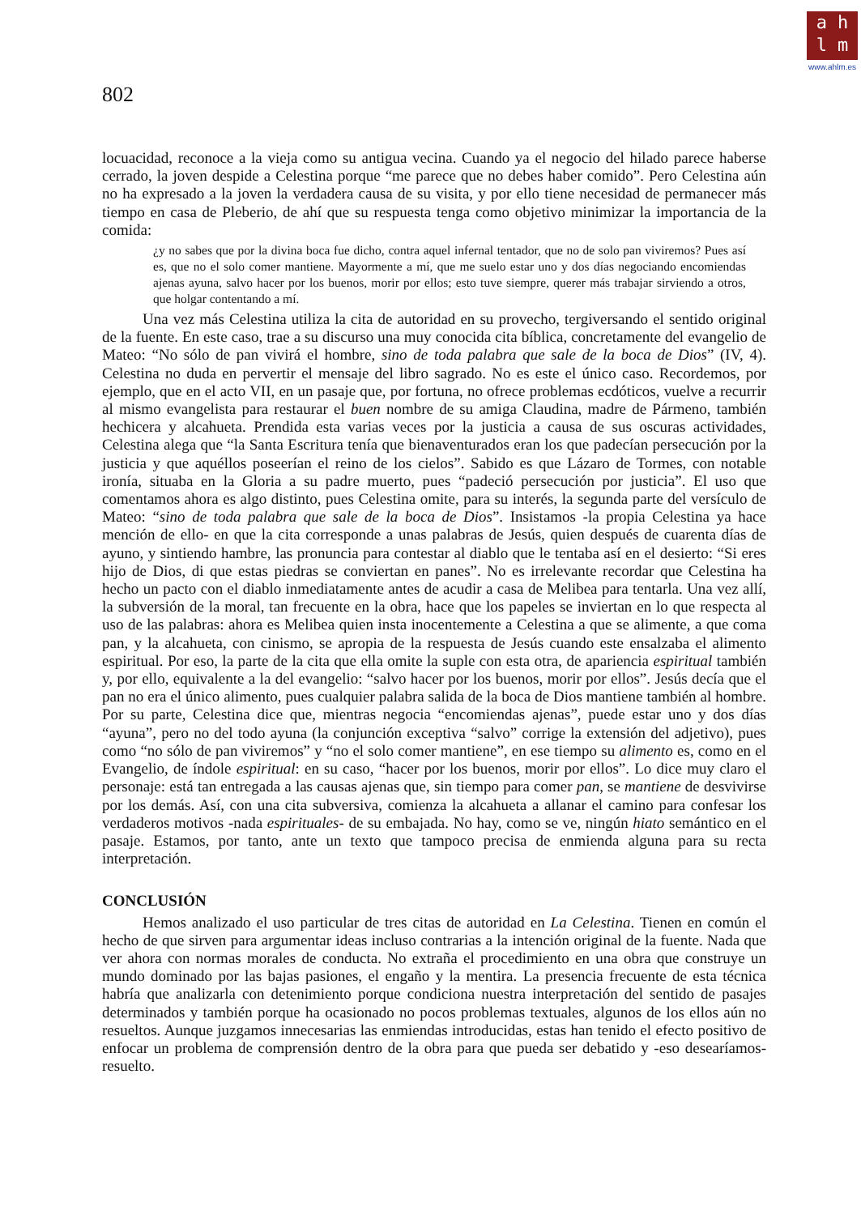a h
l m
www.ahlm.es
802
locuacidad, reconoce a la vieja como su antigua vecina. Cuando ya el negocio del hilado parece haberse cerrado, la joven despide a Celestina porque “me parece que no debes haber comido”. Pero Celestina aún no ha expresado a la joven la verdadera causa de su visita, y por ello tiene necesidad de permanecer más tiempo en casa de Pleberio, de ahí que su respuesta tenga como objetivo minimizar la importancia de la comida:
¿y no sabes que por la divina boca fue dicho, contra aquel infernal tentador, que no de solo pan viviremos? Pues así es, que no el solo comer mantiene. Mayormente a mí, que me suelo estar uno y dos días negociando encomiendas ajenas ayuna, salvo hacer por los buenos, morir por ellos; esto tuve siempre, querer más trabajar sirviendo a otros, que holgar contentando a mí.
Una vez más Celestina utiliza la cita de autoridad en su provecho, tergiversando el sentido original de la fuente. En este caso, trae a su discurso una muy conocida cita bíblica, concretamente del evangelio de Mateo: “No sólo de pan vivirá el hombre, sino de toda palabra que sale de la boca de Dios” (IV, 4). Celestina no duda en pervertir el mensaje del libro sagrado. No es este el único caso. Recordemos, por ejemplo, que en el acto VII, en un pasaje que, por fortuna, no ofrece problemas ecdóticos, vuelve a recurrir al mismo evangelista para restaurar el buen nombre de su amiga Claudina, madre de Pármeno, también hechicera y alcahueta. Prendida esta varias veces por la justicia a causa de sus oscuras actividades, Celestina alega que “la Santa Escritura tenía que bienaventurados eran los que padecían persecución por la justicia y que aquéllos poseerían el reino de los cielos”. Sabido es que Lázaro de Tormes, con notable ironía, situaba en la Gloria a su padre muerto, pues “padeció persecución por justicia”. El uso que comentamos ahora es algo distinto, pues Celestina omite, para su interés, la segunda parte del versículo de Mateo: “sino de toda palabra que sale de la boca de Dios”. Insistamos -la propia Celestina ya hace mención de ello- en que la cita corresponde a unas palabras de Jesús, quien después de cuarenta días de ayuno, y sintiendo hambre, las pronuncia para contestar al diablo que le tentaba así en el desierto: “Si eres hijo de Dios, di que estas piedras se conviertan en panes”. No es irrelevante recordar que Celestina ha hecho un pacto con el diablo inmediatamente antes de acudir a casa de Melibea para tentarla. Una vez allí, la subversión de la moral, tan frecuente en la obra, hace que los papeles se inviertan en lo que respecta al uso de las palabras: ahora es Melibea quien insta inocentemente a Celestina a que se alimente, a que coma pan, y la alcahueta, con cinismo, se apropia de la respuesta de Jesús cuando este ensalzaba el alimento espiritual. Por eso, la parte de la cita que ella omite la suple con esta otra, de apariencia espiritual también y, por ello, equivalente a la del evangelio: “salvo hacer por los buenos, morir por ellos”. Jesús decía que el pan no era el único alimento, pues cualquier palabra salida de la boca de Dios mantiene también al hombre. Por su parte, Celestina dice que, mientras negocia “encomiendas ajenas”, puede estar uno y dos días “ayuna”, pero no del todo ayuna (la conjunción exceptiva “salvo” corrige la extensión del adjetivo), pues como “no sólo de pan viviremos” y “no el solo comer mantiene”, en ese tiempo su alimento es, como en el Evangelio, de índole espiritual: en su caso, “hacer por los buenos, morir por ellos”. Lo dice muy claro el personaje: está tan entregada a las causas ajenas que, sin tiempo para comer pan, se mantiene de desvivirse por los demás. Así, con una cita subversiva, comienza la alcahueta a allanar el camino para confesar los verdaderos motivos -nada espirituales- de su embajada. No hay, como se ve, ningún hiato semántico en el pasaje. Estamos, por tanto, ante un texto que tampoco precisa de enmienda alguna para su recta interpretación.
CONCLUSIÓN
Hemos analizado el uso particular de tres citas de autoridad en La Celestina. Tienen en común el hecho de que sirven para argumentar ideas incluso contrarias a la intención original de la fuente. Nada que ver ahora con normas morales de conducta. No extraña el procedimiento en una obra que construye un mundo dominado por las bajas pasiones, el engaño y la mentira. La presencia frecuente de esta técnica habría que analizarla con detenimiento porque condiciona nuestra interpretación del sentido de pasajes determinados y también porque ha ocasionado no pocos problemas textuales, algunos de los ellos aún no resueltos. Aunque juzgamos innecesarias las enmiendas introducidas, estas han tenido el efecto positivo de enfocar un problema de comprensión dentro de la obra para que pueda ser debatido y -eso desearíamos- resuelto.